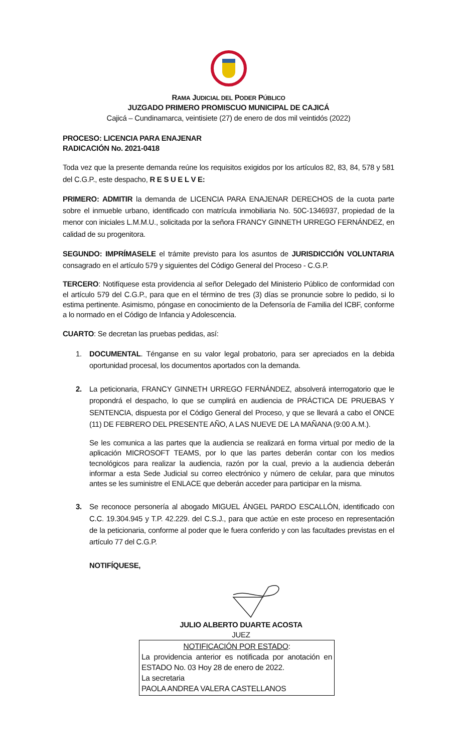RAMA JUDICIAL DEL PODER PÚBLICO
JUZGADO PRIMERO PROMISCUO MUNICIPAL DE CAJICÁ
Cajicá – Cundinamarca, veintisiete (27) de enero de dos mil veintidós (2022)
PROCESO: LICENCIA PARA ENAJENAR
RADICACIÓN No. 2021-0418
Toda vez que la presente demanda reúne los requisitos exigidos por los artículos 82, 83, 84, 578 y 581 del C.G.P., este despacho, R E S U E L V E:
PRIMERO: ADMITIR la demanda de LICENCIA PARA ENAJENAR DERECHOS de la cuota parte sobre el inmueble urbano, identificado con matrícula inmobiliaria No. 50C-1346937, propiedad de la menor con iniciales L.M.M.U., solicitada por la señora FRANCY GINNETH URREGO FERNÁNDEZ, en calidad de su progenitora.
SEGUNDO: IMPRÍMASELE el trámite previsto para los asuntos de JURISDICCIÓN VOLUNTARIA consagrado en el artículo 579 y siguientes del Código General del Proceso - C.G.P.
TERCERO: Notifíquese esta providencia al señor Delegado del Ministerio Público de conformidad con el artículo 579 del C.G.P., para que en el término de tres (3) días se pronuncie sobre lo pedido, si lo estima pertinente. Asimismo, póngase en conocimiento de la Defensoría de Familia del ICBF, conforme a lo normado en el Código de Infancia y Adolescencia.
CUARTO: Se decretan las pruebas pedidas, así:
1. DOCUMENTAL. Ténganse en su valor legal probatorio, para ser apreciados en la debida oportunidad procesal, los documentos aportados con la demanda.
2. La peticionaria, FRANCY GINNETH URREGO FERNÁNDEZ, absolverá interrogatorio que le propondrá el despacho, lo que se cumplirá en audiencia de PRÁCTICA DE PRUEBAS Y SENTENCIA, dispuesta por el Código General del Proceso, y que se llevará a cabo el ONCE (11) DE FEBRERO DEL PRESENTE AÑO, A LAS NUEVE DE LA MAÑANA (9:00 A.M.).
Se les comunica a las partes que la audiencia se realizará en forma virtual por medio de la aplicación MICROSOFT TEAMS, por lo que las partes deberán contar con los medios tecnológicos para realizar la audiencia, razón por la cual, previo a la audiencia deberán informar a esta Sede Judicial su correo electrónico y número de celular, para que minutos antes se les suministre el ENLACE que deberán acceder para participar en la misma.
3. Se reconoce personería al abogado MIGUEL ÁNGEL PARDO ESCALLÓN, identificado con C.C. 19.304.945 y T.P. 42.229. del C.S.J., para que actúe en este proceso en representación de la peticionaria, conforme al poder que le fuera conferido y con las facultades previstas en el artículo 77 del C.G.P.
NOTIFÍQUESE,
JULIO ALBERTO DUARTE ACOSTA
JUEZ
NOTIFICACIÓN POR ESTADO:
La providencia anterior es notificada por anotación en ESTADO No. 03 Hoy 28 de enero de 2022.
La secretaria
PAOLA ANDREA VALERA CASTELLANOS